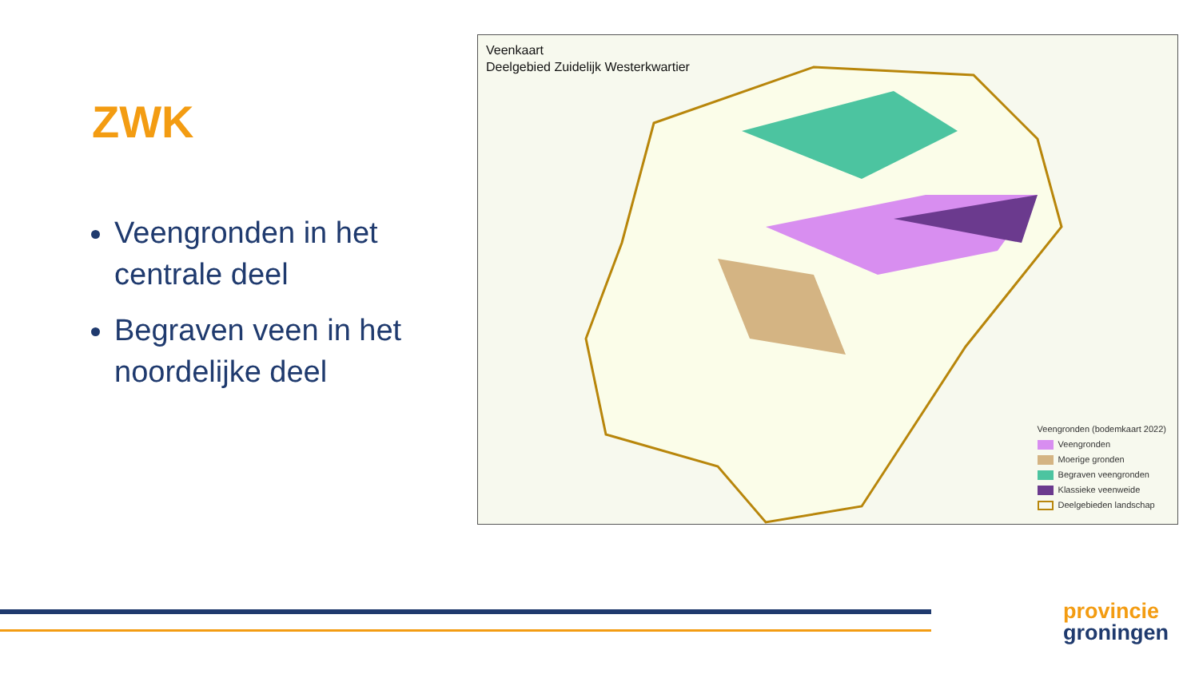ZWK
Veengronden in het centrale deel
Begraven veen in het noordelijke deel
Veenkaart
Deelgebied Zuidelijk Westerkwartier
Veengronden (bodemkaart 2022)
Veengronden
Moerige gronden
Begraven veengronden
Klassieke veenweide
Deelgebieden landschap
provincie
groningen